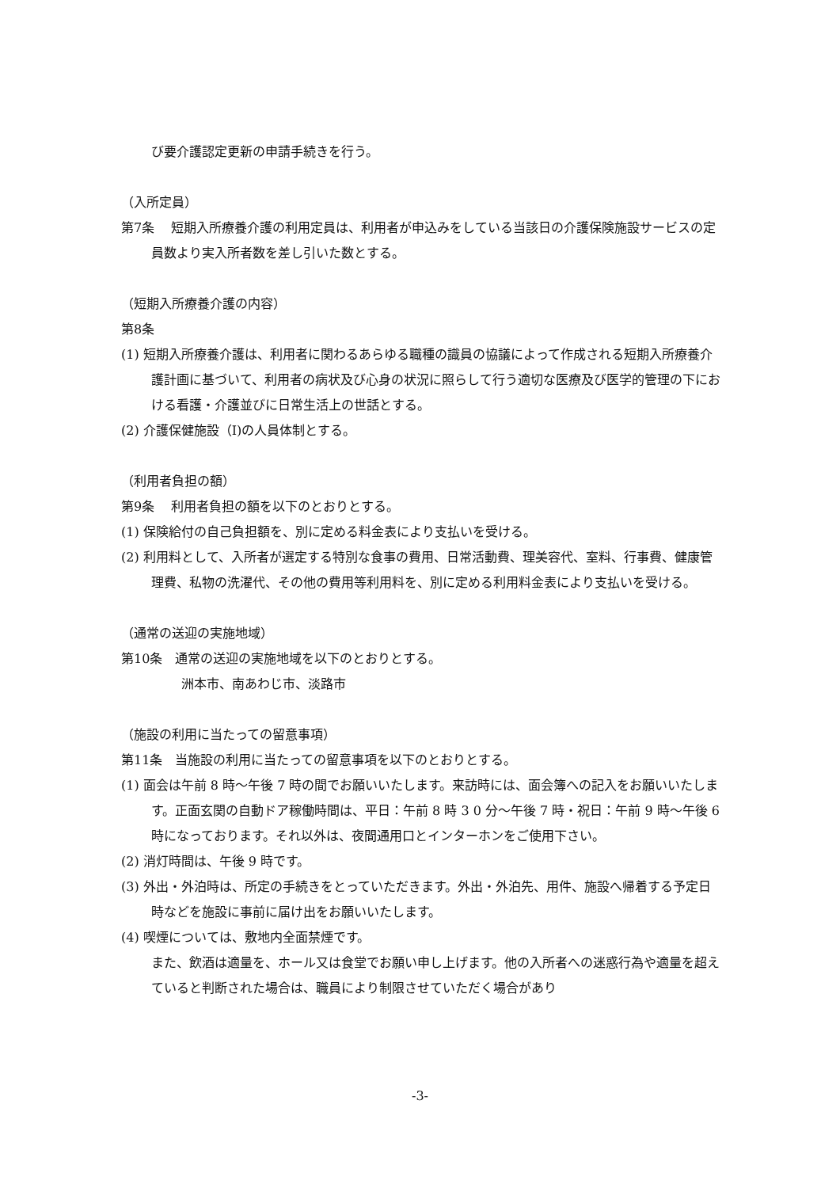び要介護認定更新の申請手続きを行う。
（入所定員）
第7条　 短期入所療養介護の利用定員は、利用者が申込みをしている当該日の介護保険施設サービスの定員数より実入所者数を差し引いた数とする。
（短期入所療養介護の内容）
第8条
(1) 短期入所療養介護は、利用者に関わるあらゆる職種の識員の協議によって作成される短期入所療養介護計画に基づいて、利用者の病状及び心身の状況に照らして行う適切な医療及び医学的管理の下における看護・介護並びに日常生活上の世話とする。
(2) 介護保健施設（I)の人員体制とする。
（利用者負担の額）
第9条　 利用者負担の額を以下のとおりとする。
(1) 保険給付の自己負担額を、別に定める料金表により支払いを受ける。
(2) 利用料として、入所者が選定する特別な食事の費用、日常活動費、理美容代、室料、行事費、健康管理費、私物の洗濯代、その他の費用等利用料を、別に定める利用料金表により支払いを受ける。
（通常の送迎の実施地域）
第10条　通常の送迎の実施地域を以下のとおりとする。
洲本市、南あわじ市、淡路市
（施設の利用に当たっての留意事項）
第11条　当施設の利用に当たっての留意事項を以下のとおりとする。
(1) 面会は午前 8 時～午後 7 時の間でお願いいたします。来訪時には、面会簿への記入をお願いいたします。正面玄関の自動ドア稼働時間は、平日：午前 8 時 3 0 分～午後 7 時・祝日：午前 9 時～午後 6 時になっております。それ以外は、夜間通用口とインターホンをご使用下さい。
(2) 消灯時間は、午後 9 時です。
(3) 外出・外泊時は、所定の手続きをとっていただきます。外出・外泊先、用件、施設へ帰着する予定日時などを施設に事前に届け出をお願いいたします。
(4) 喫煙については、敷地内全面禁煙です。
また、飲酒は適量を、ホール又は食堂でお願い申し上げます。他の入所者への迷惑行為や適量を超えていると判断された場合は、職員により制限させていただく場合があり
-3-